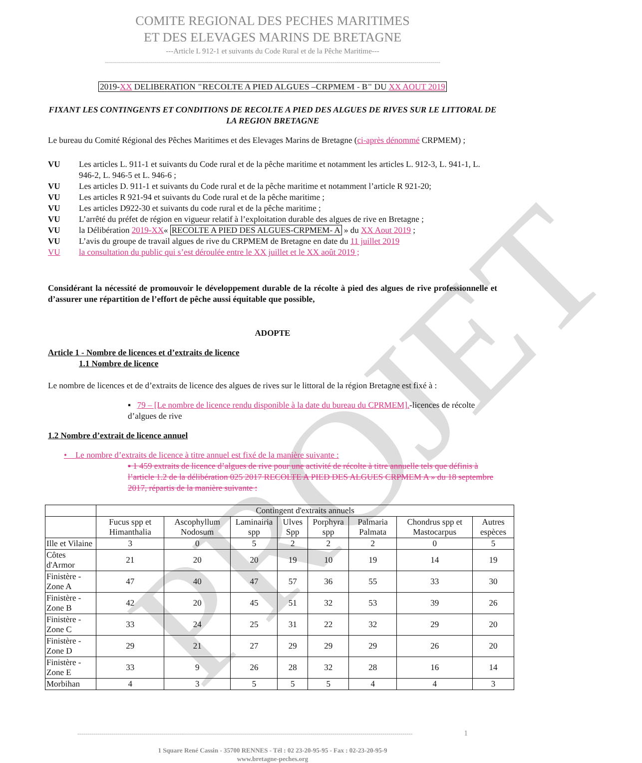PROJET
COMITE REGIONAL DES PECHES MARITIMES
ET DES ELEVAGES MARINS DE BRETAGNE
---Article L 912-1 et suivants du Code Rural et de la Pêche Maritime---
------------------------------------------------------------------------------------------------------------------------------------------------------------------------
2019-XX DELIBERATION "RECOLTE A PIED ALGUES –CRPMEM - B" DU XX AOUT 2019
FIXANT LES CONTINGENTS ET CONDITIONS DE RECOLTE A PIED DES ALGUES DE RIVES SUR LE LITTORAL DE LA REGION BRETAGNE
Le bureau du Comité Régional des Pêches Maritimes et des Elevages Marins de Bretagne (ci-après dénommé CRPMEM) ;
VU Les articles L. 911-1 et suivants du Code rural et de la pêche maritime et notamment les articles L. 912-3, L. 941-1, L. 946-2, L. 946-5 et L. 946-6 ;
VU Les articles D. 911-1 et suivants du Code rural et de la pêche maritime et notamment l’article R 921-20;
VU Les articles R 921-94 et suivants du Code rural et de la pêche maritime ;
VU Les articles D922-30 et suivants du code rural et de la pêche maritime ;
VU L’arrêté du préfet de région en vigueur relatif à l’exploitation durable des algues de rive en Bretagne ;
VU la Délibération 2019-XX« RECOLTE A PIED DES ALGUES-CRPMEM- A » du XX Aout 2019 ;
VU L’avis du groupe de travail algues de rive du CRPMEM de Bretagne en date du 11 juillet 2019
VU la consultation du public qui s’est déroulée entre le XX juillet et le XX août 2019 ;
Considérant la nécessité de promouvoir le développement durable de la récolte à pied des algues de rive professionnelle et d’assurer une répartition de l’effort de pêche aussi équitable que possible,
ADOPTE
Article 1 - Nombre de licences et d’extraits de licence
1.1 Nombre de licence
Le nombre de licences et de d’extraits de licence des algues de rives sur le littoral de la région Bretagne est fixé à :
▪ 79 – [Le nombre de licence rendu disponible à la date du bureau du CPRMEM].-licences de récolte d’algues de rive
1.2 Nombre d’extrait de licence annuel
• Le nombre d’extraits de licence à titre annuel est fixé de la manière suivante :
▪ 1 459 extraits de licence d’algues de rive pour une activité de récolte à titre annuelle tels que définis à l’article 1.2 de la délibération 025 2017 RECOLTE A PIED DES ALGUES CRPMEM A » du 18 septembre 2017, répartis de la manière suivante :
| | Contingent d'extraits annuels | | | | | | | |
| --- | --- | --- | --- | --- | --- | --- | --- | --- |
| | Fucus spp et Himanthalia | Ascophyllum Nodosum | Laminairia spp | Ulves Spp | Porphyra spp | Palmaria Palmata | Chondrus spp et Mastocarpus | Autres espèces |
| Ille et Vilaine | 3 | 0 | 5 | 2 | 2 | 2 | 0 | 5 |
| Côtes d'Armor | 21 | 20 | 20 | 19 | 10 | 19 | 14 | 19 |
| Finistère - Zone A | 47 | 40 | 47 | 57 | 36 | 55 | 33 | 30 |
| Finistère - Zone B | 42 | 20 | 45 | 51 | 32 | 53 | 39 | 26 |
| Finistère - Zone C | 33 | 24 | 25 | 31 | 22 | 32 | 29 | 20 |
| Finistère - Zone D | 29 | 21 | 27 | 29 | 29 | 29 | 26 | 20 |
| Finistère - Zone E | 33 | 9 | 26 | 28 | 32 | 28 | 16 | 14 |
| Morbihan | 4 | 3 | 5 | 5 | 5 | 4 | 4 | 3 |
------------------------------------------------------------------------------------------------------------------------------------------------------------------------ 1
1 Square René Cassin - 35700 RENNES - Tél : 02 23-20-95-95 - Fax : 02-23-20-95-9
www.bretagne-peches.org